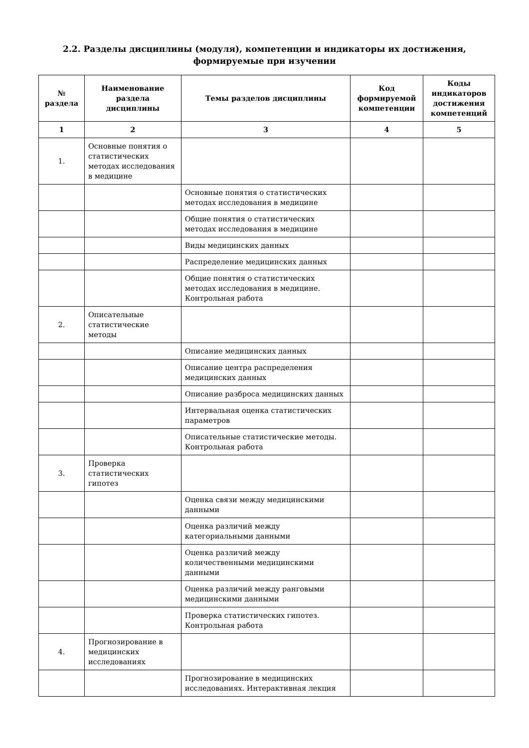2.2. Разделы дисциплины (модуля), компетенции и индикаторы их достижения,
формируемые при изучении
| № раздела | Наименование раздела дисциплины | Темы разделов дисциплины | Код формируемой компетенции | Коды индикаторов достижения компетенций |
| --- | --- | --- | --- | --- |
| 1 | 2 | 3 | 4 | 5 |
| 1. | Основные понятия о статистических методах исследования в медицине | | | |
| | | Основные понятия о статистических методах исследования в медицине | | |
| | | Общие понятия о статистических методах исследования в медицине | | |
| | | Виды медицинских данных | | |
| | | Распределение медицинских данных | | |
| | | Общие понятия о статистических методах исследования в медицине. Контрольная работа | | |
| 2. | Описательные статистические методы | | | |
| | | Описание медицинских данных | | |
| | | Описание центра распределения медицинских данных | | |
| | | Описание разброса медицинских данных | | |
| | | Интервальная оценка статистических параметров | | |
| | | Описательные статистические методы. Контрольная работа | | |
| 3. | Проверка статистических гипотез | | | |
| | | Оценка связи между медицинскими данными | | |
| | | Оценка различий между категориальными данными | | |
| | | Оценка различий между количественными медицинскими данными | | |
| | | Оценка различий между ранговыми медицинскими данными | | |
| | | Проверка статистических гипотез. Контрольная работа | | |
| 4. | Прогнозирование в медицинских исследованиях | | | |
| | | Прогнозирование в медицинских исследованиях. Интерактивная лекция | | |